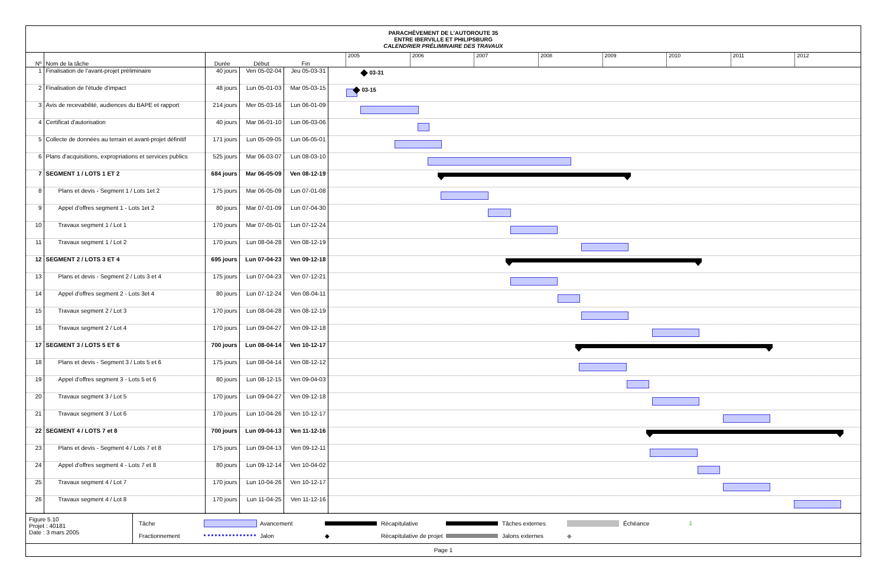PARACHÈVEMENT DE L'AUTOROUTE 35
ENTRE IBERVILLE ET PHILIPSBURG
CALENDRIER PRÉLIMINAIRE DES TRAVAUX
| Nº | Nom de la tâche | Durée | Début | Fin | 2005 2006 2007 2008 2009 2010 2011 2012 |
| --- | --- | --- | --- | --- | --- |
| 1 | Finalisation de l'avant-projet préliminaire | 40 jours | Ven 05-02-04 | Jeu 05-03-31 | 03-31 |
| 2 | Finalisation de l'étude d'impact | 48 jours | Lun 05-01-03 | Mar 05-03-15 | 03-15 |
| 3 | Avis de recevabilité, audiences du BAPE et rapport | 214 jours | Mer 05-03-16 | Lun 06-01-09 | |
| 4 | Certificat d'autorisation | 40 jours | Mar 06-01-10 | Lun 06-03-06 | |
| 5 | Collecte de données au terrain et avant-projet définitif | 171 jours | Lun 05-09-05 | Lun 06-05-01 | |
| 6 | Plans d'acquisitions, expropriations et services publics | 525 jours | Mar 06-03-07 | Lun 08-03-10 | |
| 7 | SEGMENT 1 / LOTS 1 ET 2 | 684 jours | Mar 06-05-09 | Ven 08-12-19 | |
| 8 | Plans et devis - Segment 1 / Lots 1et 2 | 175 jours | Mar 06-05-09 | Lun 07-01-08 | |
| 9 | Appel d'offres segment 1 - Lots 1et 2 | 80 jours | Mar 07-01-09 | Lun 07-04-30 | |
| 10 | Travaux segment 1 / Lot 1 | 170 jours | Mar 07-05-01 | Lun 07-12-24 | |
| 11 | Travaux segment 1 / Lot 2 | 170 jours | Lun 08-04-28 | Ven 08-12-19 | |
| 12 | SEGMENT 2 / LOTS 3 ET 4 | 695 jours | Lun 07-04-23 | Ven 09-12-18 | |
| 13 | Plans et devis - Segment 2 / Lots 3 et 4 | 175 jours | Lun 07-04-23 | Ven 07-12-21 | |
| 14 | Appel d'offres segment 2 - Lots 3et 4 | 80 jours | Lun 07-12-24 | Ven 08-04-11 | |
| 15 | Travaux segment 2 / Lot 3 | 170 jours | Lun 08-04-28 | Ven 08-12-19 | |
| 16 | Travaux segment 2 / Lot 4 | 170 jours | Lun 09-04-27 | Ven 09-12-18 | |
| 17 | SEGMENT 3 / LOTS 5 ET 6 | 700 jours | Lun 08-04-14 | Ven 10-12-17 | |
| 18 | Plans et devis - Segment 3 / Lots 5 et 6 | 175 jours | Lun 08-04-14 | Ven 08-12-12 | |
| 19 | Appel d'offres segment 3 - Lots 5 et 6 | 80 jours | Lun 08-12-15 | Ven 09-04-03 | |
| 20 | Travaux segment 3 / Lot 5 | 170 jours | Lun 09-04-27 | Ven 09-12-18 | |
| 21 | Travaux segment 3 / Lot 6 | 170 jours | Lun 10-04-26 | Ven 10-12-17 | |
| 22 | SEGMENT 4 / LOTS 7 et 8 | 700 jours | Lun 09-04-13 | Ven 11-12-16 | |
| 23 | Plans et devis - Segment 4 / Lots 7 et 8 | 175 jours | Lun 09-04-13 | Ven 09-12-11 | |
| 24 | Appel d'offres segment 4 - Lots 7 et 8 | 80 jours | Lun 09-12-14 | Ven 10-04-02 | |
| 25 | Travaux segment 4 / Lot 7 | 170 jours | Lun 10-04-26 | Ven 10-12-17 | |
| 26 | Travaux segment 4 / Lot 8 | 170 jours | Lun 11-04-25 | Ven 11-12-16 | |
Figure 5.10
Projet : 40181
Date : 3 mars 2005
Tâche
Avancement
Récapitulative
Tâches externes
Échéance ⇩ Fractionnement
Jalon ◆ Récapitulative de projet
Jalons externes ◆
Page 1